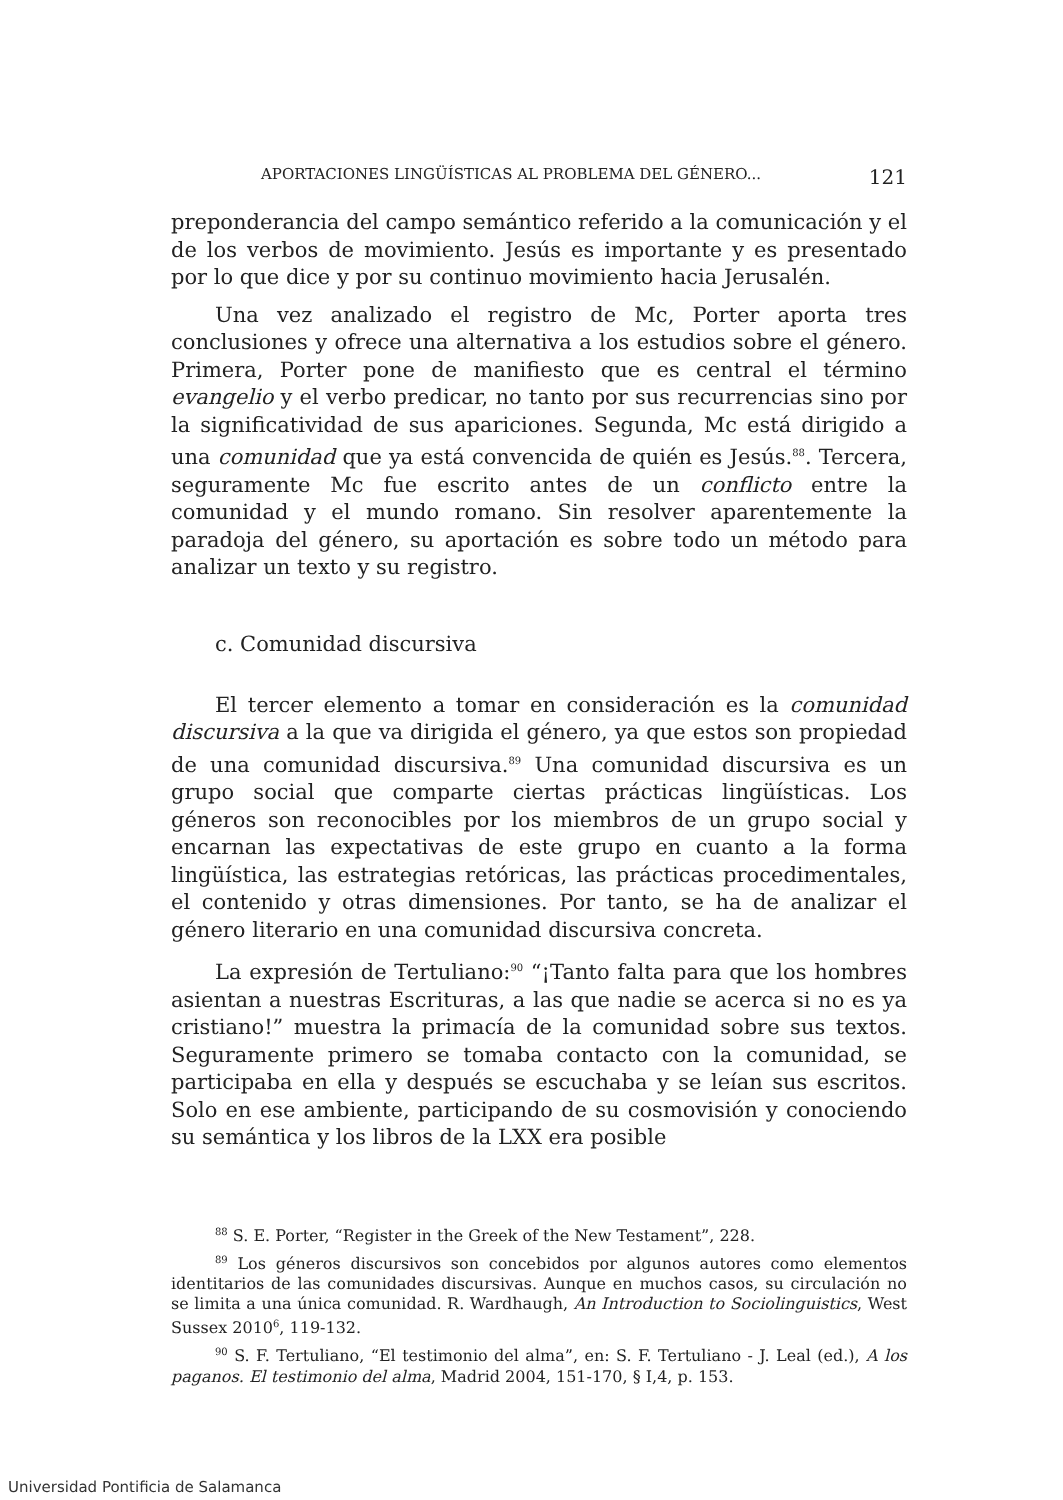APORTACIONES LINGÜÍSTICAS AL PROBLEMA DEL GÉNERO... 121
preponderancia del campo semántico referido a la comunicación y el de los verbos de movimiento. Jesús es importante y es presentado por lo que dice y por su continuo movimiento hacia Jerusalén.
Una vez analizado el registro de Mc, Porter aporta tres conclusiones y ofrece una alternativa a los estudios sobre el género. Primera, Porter pone de manifiesto que es central el término evangelio y el verbo predicar, no tanto por sus recurrencias sino por la significatividad de sus apariciones. Segunda, Mc está dirigido a una comunidad que ya está convencida de quién es Jesús.<sup>88</sup>. Tercera, seguramente Mc fue escrito antes de un conflicto entre la comunidad y el mundo romano. Sin resolver aparentemente la paradoja del género, su aportación es sobre todo un método para analizar un texto y su registro.
c. Comunidad discursiva
El tercer elemento a tomar en consideración es la comunidad discursiva a la que va dirigida el género, ya que estos son propiedad de una comunidad discursiva.<sup>89</sup> Una comunidad discursiva es un grupo social que comparte ciertas prácticas lingüísticas. Los géneros son reconocibles por los miembros de un grupo social y encarnan las expectativas de este grupo en cuanto a la forma lingüística, las estrategias retóricas, las prácticas procedimentales, el contenido y otras dimensiones. Por tanto, se ha de analizar el género literario en una comunidad discursiva concreta.
La expresión de Tertuliano:<sup>90</sup> “¡Tanto falta para que los hombres asientan a nuestras Escrituras, a las que nadie se acerca si no es ya cristiano!” muestra la primacía de la comunidad sobre sus textos. Seguramente primero se tomaba contacto con la comunidad, se participaba en ella y después se escuchaba y se leían sus escritos. Solo en ese ambiente, participando de su cosmovisión y conociendo su semántica y los libros de la LXX era posible
<sup>88</sup> S. E. Porter, “Register in the Greek of the New Testament”, 228.
<sup>89</sup> Los géneros discursivos son concebidos por algunos autores como elementos identitarios de las comunidades discursivas. Aunque en muchos casos, su circulación no se limita a una única comunidad. R. Wardhaugh, An Introduction to Sociolinguistics, West Sussex 2010<sup>6</sup>, 119-132.
<sup>90</sup> S. F. Tertuliano, “El testimonio del alma”, en: S. F. Tertuliano - J. Leal (ed.), A los paganos. El testimonio del alma, Madrid 2004, 151-170, § I,4, p. 153.
Universidad Pontificia de Salamanca